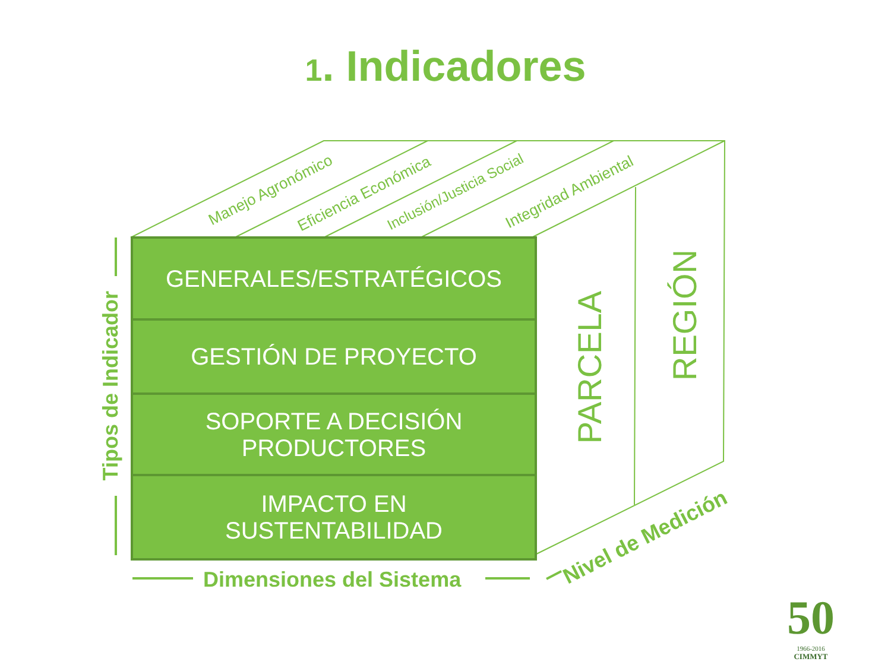1. Indicadores
Manejo Agronómico Eficiencia Económica Inclusión/Justicia Social Integridad Ambiental
GENERALES/ESTRATÉGICOS
GESTIÓN DE PROYECTO
SOPORTE A DECISIÓN
PRODUCTORES
IMPACTO EN
SUSTENTABILIDAD
PARCELA
REGIÓN
Tipos de Indicador
Dimensiones del Sistema Nivel de Medición
50
1966-2016
CIMMYT